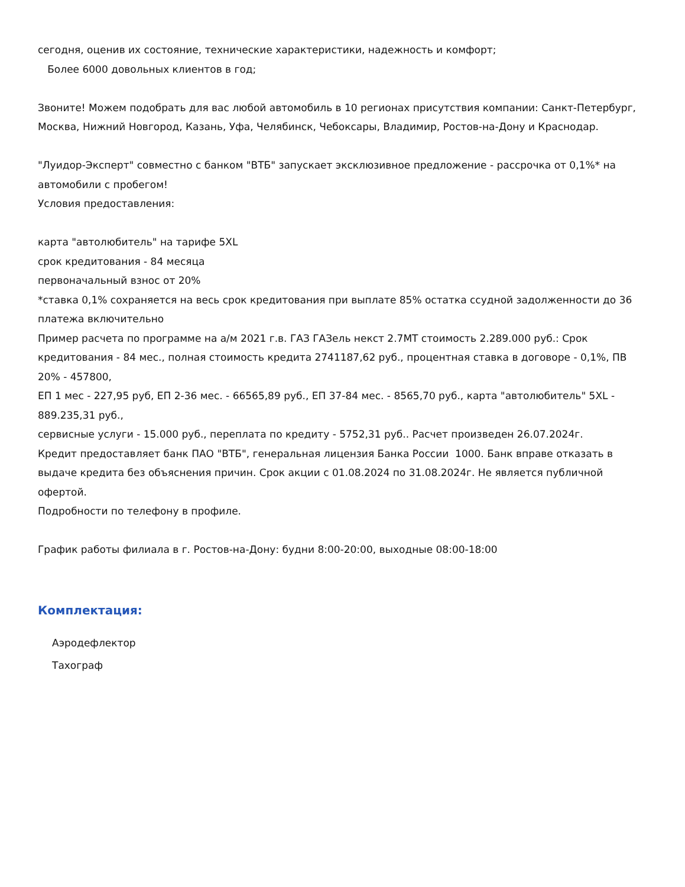сегодня, оценив их состояние, технические характеристики, надежность и комфорт;
Более 6000 довольных клиентов в год;
Звоните! Можем подобрать для вас любой автомобиль в 10 регионах присутствия компании: Санкт-Петербург, Москва, Нижний Новгород, Казань, Уфа, Челябинск, Чебоксары, Владимир, Ростов-на-Дону и Краснодар.
"Луидор-Эксперт" совместно с банком "ВТБ" запускает эксклюзивное предложение - рассрочка от 0,1%* на автомобили с пробегом!
Условия предоставления:
карта "автолюбитель" на тарифе 5XL
срок кредитования - 84 месяца
первоначальный взнос от 20%
*ставка 0,1% сохраняется на весь срок кредитования при выплате 85% остатка ссудной задолженности до 36 платежа включительно
Пример расчета по программе на а/м 2021 г.в. ГАЗ ГАЗель некст 2.7МТ стоимость 2.289.000 руб.: Срок кредитования - 84 мес., полная стоимость кредита 2741187,62 руб., процентная ставка в договоре - 0,1%, ПВ 20% - 457800,
ЕП 1 мес - 227,95 руб, ЕП 2-36 мес. - 66565,89 руб., ЕП 37-84 мес. - 8565,70 руб., карта "автолюбитель" 5XL - 889.235,31 руб.,
сервисные услуги - 15.000 руб., переплата по кредиту - 5752,31 руб.. Расчет произведен 26.07.2024г.
Кредит предоставляет банк ПАО "ВТБ", генеральная лицензия Банка России 1000. Банк вправе отказать в выдаче кредита без объяснения причин. Срок акции с 01.08.2024 по 31.08.2024г. Не является публичной офертой.
Подробности по телефону в профиле.
График работы филиала в г. Ростов-на-Дону: будни 8:00-20:00, выходные 08:00-18:00
Комплектация:
Аэродефлектор
Тахограф